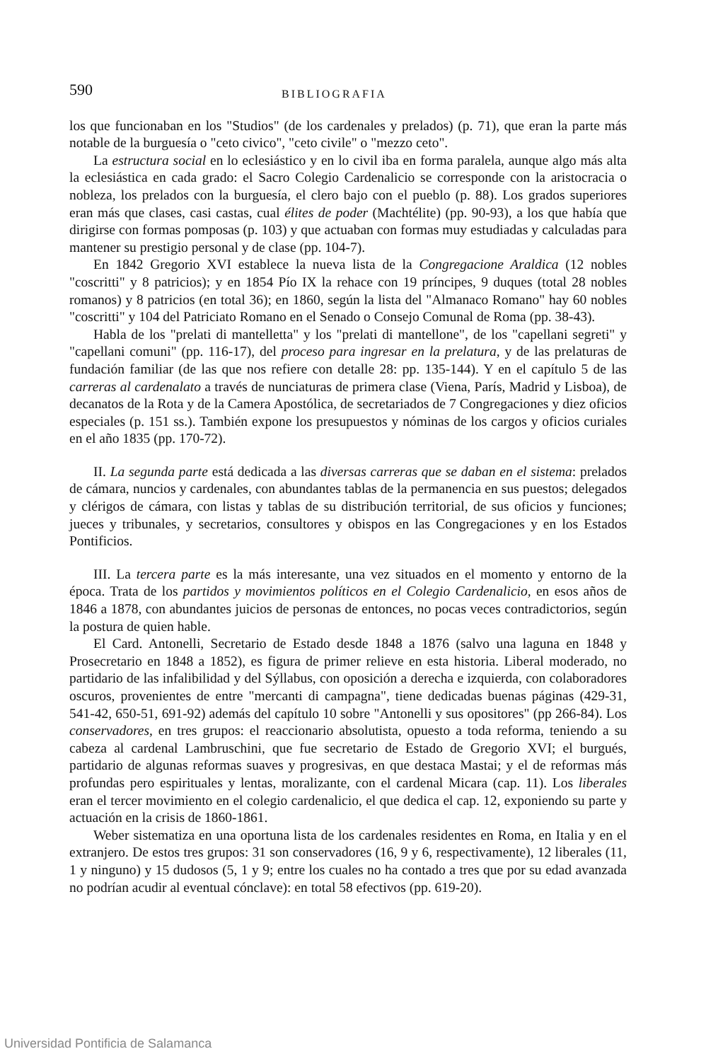590 BIBLIOGRAFIA
los que funcionaban en los "Studios" (de los cardenales y prelados) (p. 71), que eran la parte más notable de la burguesía o "ceto civico", "ceto civile" o "mezzo ceto".
La estructura social en lo eclesiástico y en lo civil iba en forma paralela, aunque algo más alta la eclesiástica en cada grado: el Sacro Colegio Cardenalicio se corresponde con la aristocracia o nobleza, los prelados con la burguesía, el clero bajo con el pueblo (p. 88). Los grados superiores eran más que clases, casi castas, cual élites de poder (Machtélite) (pp. 90-93), a los que había que dirigirse con formas pomposas (p. 103) y que actuaban con formas muy estudiadas y calculadas para mantener su prestigio personal y de clase (pp. 104-7).
En 1842 Gregorio XVI establece la nueva lista de la Congregacione Araldica (12 nobles "coscritti" y 8 patricios); y en 1854 Pío IX la rehace con 19 príncipes, 9 duques (total 28 nobles romanos) y 8 patricios (en total 36); en 1860, según la lista del "Almanaco Romano" hay 60 nobles "coscritti" y 104 del Patriciato Romano en el Senado o Consejo Comunal de Roma (pp. 38-43).
Habla de los "prelati di mantelletta" y los "prelati di mantellone", de los "capellani segreti" y "capellani comuni" (pp. 116-17), del proceso para ingresar en la prelatura, y de las prelaturas de fundación familiar (de las que nos refiere con detalle 28: pp. 135-144). Y en el capítulo 5 de las carreras al cardenalato a través de nunciaturas de primera clase (Viena, París, Madrid y Lisboa), de decanatos de la Rota y de la Camera Apostólica, de secretariados de 7 Congregaciones y diez oficios especiales (p. 151 ss.). También expone los presupuestos y nóminas de los cargos y oficios curiales en el año 1835 (pp. 170-72).
II. La segunda parte está dedicada a las diversas carreras que se daban en el sistema: prelados de cámara, nuncios y cardenales, con abundantes tablas de la permanencia en sus puestos; delegados y clérigos de cámara, con listas y tablas de su distribución territorial, de sus oficios y funciones; jueces y tribunales, y secretarios, consultores y obispos en las Congregaciones y en los Estados Pontificios.
III. La tercera parte es la más interesante, una vez situados en el momento y entorno de la época. Trata de los partidos y movimientos políticos en el Colegio Cardenalicio, en esos años de 1846 a 1878, con abundantes juicios de personas de entonces, no pocas veces contradictorios, según la postura de quien hable.
El Card. Antonelli, Secretario de Estado desde 1848 a 1876 (salvo una laguna en 1848 y Prosecretario en 1848 a 1852), es figura de primer relieve en esta historia. Liberal moderado, no partidario de las infalibilidad y del Sýllabus, con oposición a derecha e izquierda, con colaboradores oscuros, provenientes de entre "mercanti di campagna", tiene dedicadas buenas páginas (429-31, 541-42, 650-51, 691-92) además del capítulo 10 sobre "Antonelli y sus opositores" (pp 266-84). Los conservadores, en tres grupos: el reaccionario absolutista, opuesto a toda reforma, teniendo a su cabeza al cardenal Lambruschini, que fue secretario de Estado de Gregorio XVI; el burgués, partidario de algunas reformas suaves y progresivas, en que destaca Mastai; y el de reformas más profundas pero espirituales y lentas, moralizante, con el cardenal Micara (cap. 11). Los liberales eran el tercer movimiento en el colegio cardenalicio, el que dedica el cap. 12, exponiendo su parte y actuación en la crisis de 1860-1861.
Weber sistematiza en una oportuna lista de los cardenales residentes en Roma, en Italia y en el extranjero. De estos tres grupos: 31 son conservadores (16, 9 y 6, respectivamente), 12 liberales (11, 1 y ninguno) y 15 dudosos (5, 1 y 9; entre los cuales no ha contado a tres que por su edad avanzada no podrían acudir al eventual cónclave): en total 58 efectivos (pp. 619-20).
Universidad Pontificia de Salamanca